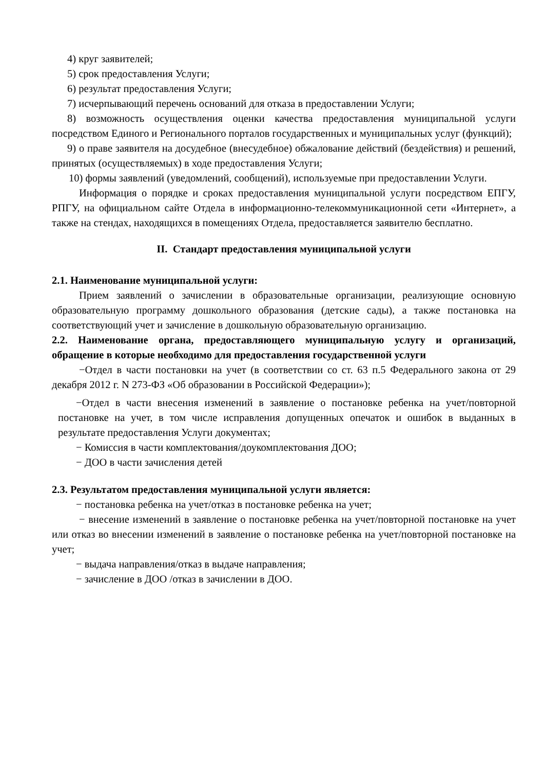4) круг заявителей;
5) срок предоставления Услуги;
6) результат предоставления Услуги;
7) исчерпывающий перечень оснований для отказа в предоставлении Услуги;
8) возможность осуществления оценки качества предоставления муниципальной услуги посредством Единого и Регионального порталов государственных и муниципальных услуг (функций);
9) о праве заявителя на досудебное (внесудебное) обжалование действий (бездействия) и решений, принятых (осуществляемых) в ходе предоставления Услуги;
10) формы заявлений (уведомлений, сообщений), используемые при предоставлении Услуги.
Информация о порядке и сроках предоставления муниципальной услуги посредством ЕПГУ, РПГУ, на официальном сайте Отдела в информационно-телекоммуникационной сети «Интернет», а также на стендах, находящихся в помещениях Отдела, предоставляется заявителю бесплатно.
II. Стандарт предоставления муниципальной услуги
2.1. Наименование муниципальной услуги:
Прием заявлений о зачислении в образовательные организации, реализующие основную образовательную программу дошкольного образования (детские сады), а также постановка на соответствующий учет и зачисление в дошкольную образовательную организацию.
2.2. Наименование органа, предоставляющего муниципальную услугу и организаций, обращение в которые необходимо для предоставления государственной услуги
−Отдел в части постановки на учет (в соответствии со ст. 63 п.5 Федерального закона от 29 декабря 2012 г. N 273-ФЗ «Об образовании в Российской Федерации»);
−Отдел в части внесения изменений в заявление о постановке ребенка на учет/повторной постановке на учет, в том числе исправления допущенных опечаток и ошибок в выданных в результате предоставления Услуги документах;
− Комиссия в части комплектования/доукомплектования ДОО;
− ДОО в части зачисления детей
2.3. Результатом предоставления муниципальной услуги является:
− постановка ребенка на учет/отказ в постановке ребенка на учет;
− внесение изменений в заявление о постановке ребенка на учет/повторной постановке на учет или отказ во внесении изменений в заявление о постановке ребенка на учет/повторной постановке на учет;
− выдача направления/отказ в выдаче направления;
− зачисление в ДОО /отказ в зачислении в ДОО.